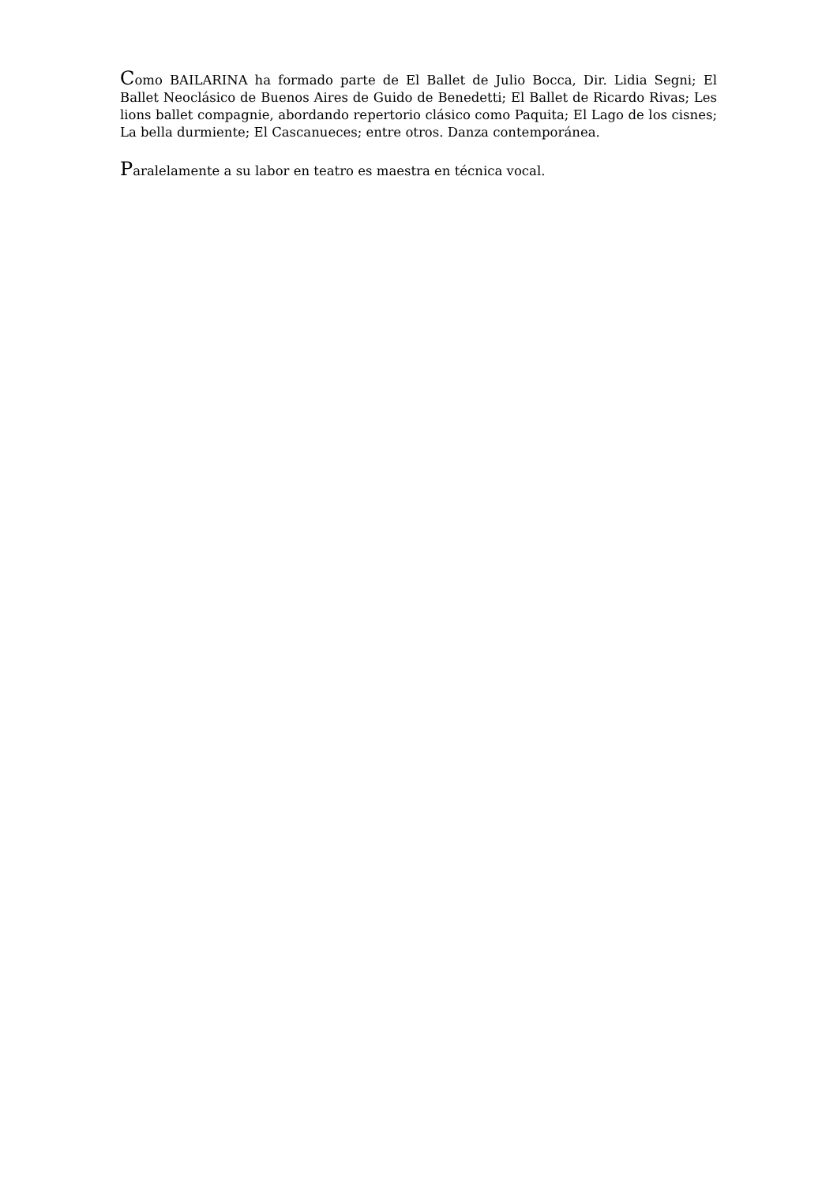Como BAILARINA ha formado parte de El Ballet de Julio Bocca, Dir. Lidia Segni; El Ballet Neoclásico de Buenos Aires de Guido de Benedetti; El Ballet de Ricardo Rivas; Les lions ballet compagnie, abordando repertorio clásico como Paquita; El Lago de los cisnes; La bella durmiente; El Cascanueces; entre otros. Danza contemporánea.
Paralelamente a su labor en teatro es maestra en técnica vocal.